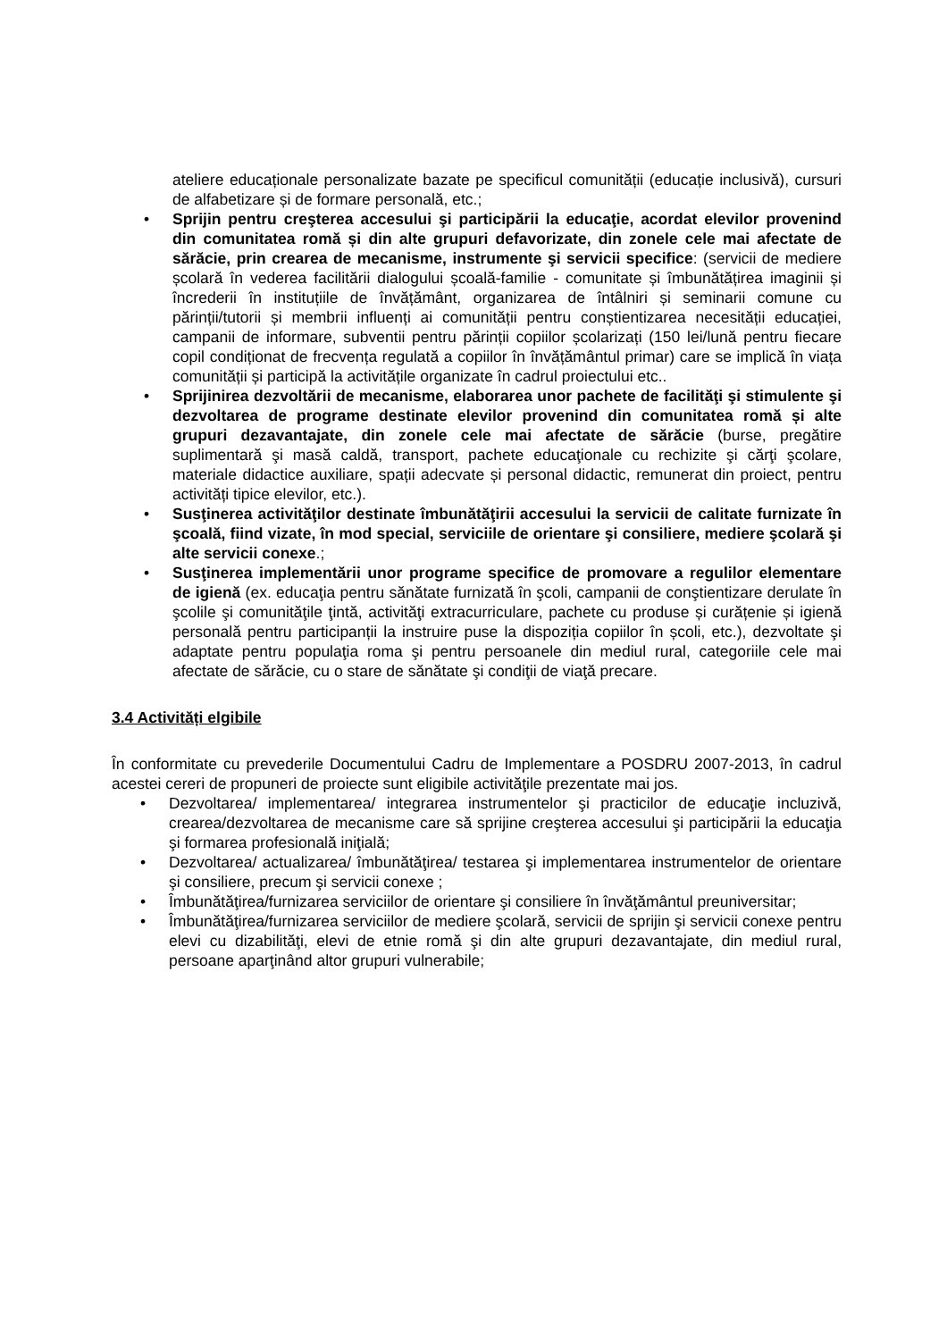ateliere educaționale personalizate bazate pe specificul comunității (educație inclusivă), cursuri de alfabetizare și de formare personală, etc.;
• Sprijin pentru creşterea accesului şi participării la educaţie, acordat elevilor provenind din comunitatea romă și din alte grupuri defavorizate, din zonele cele mai afectate de sărăcie, prin crearea de mecanisme, instrumente şi servicii specifice: (servicii de mediere școlară în vederea facilitării dialogului școală-familie - comunitate și îmbunătățirea imaginii și încrederii în instituțiile de învățământ, organizarea de întâlniri și seminarii comune cu părinții/tutorii și membrii influenți ai comunității pentru conștientizarea necesității educației, campanii de informare, subventii pentru părinții copiilor școlarizați (150 lei/lună pentru fiecare copil condiționat de frecvența regulată a copiilor în învățământul primar) care se implică în viața comunității și participă la activitățile organizate în cadrul proiectului etc..
• Sprijinirea dezvoltării de mecanisme, elaborarea unor pachete de facilităţi şi stimulente şi dezvoltarea de programe destinate elevilor provenind din comunitatea romă și alte grupuri dezavantajate, din zonele cele mai afectate de sărăcie (burse, pregătire suplimentară şi masă caldă, transport, pachete educaţionale cu rechizite şi cărţi şcolare, materiale didactice auxiliare, spații adecvate și personal didactic, remunerat din proiect, pentru activități tipice elevilor, etc.).
• Susţinerea activităţilor destinate îmbunătăţirii accesului la servicii de calitate furnizate în şcoală, fiind vizate, în mod special, serviciile de orientare şi consiliere, mediere şcolară şi alte servicii conexe.;
• Susţinerea implementării unor programe specifice de promovare a regulilor elementare de igienă (ex. educaţia pentru sănătate furnizată în şcoli, campanii de conştientizare derulate în şcolile şi comunităţile ţintă, activităţi extracurriculare, pachete cu produse și curățenie și igienă personală pentru participanții la instruire puse la dispoziția copiilor în școli, etc.), dezvoltate şi adaptate pentru populaţia roma şi pentru persoanele din mediul rural, categoriile cele mai afectate de sărăcie, cu o stare de sănătate şi condiţii de viaţă precare.
3.4 Activități elgibile
În conformitate cu prevederile Documentului Cadru de Implementare a POSDRU 2007-2013, în cadrul acestei cereri de propuneri de proiecte sunt eligibile activităţile prezentate mai jos.
• Dezvoltarea/ implementarea/ integrarea instrumentelor şi practicilor de educaţie incluzivă, crearea/dezvoltarea de mecanisme care să sprijine creşterea accesului şi participării la educaţia şi formarea profesională iniţială;
• Dezvoltarea/ actualizarea/ îmbunătăţirea/ testarea şi implementarea instrumentelor de orientare şi consiliere, precum şi servicii conexe ;
• Îmbunătăţirea/furnizarea serviciilor de orientare şi consiliere în învăţământul preuniversitar;
• Îmbunătăţirea/furnizarea serviciilor de mediere şcolară, servicii de sprijin şi servicii conexe pentru elevi cu dizabilităţi, elevi de etnie romă şi din alte grupuri dezavantajate, din mediul rural, persoane aparţinând altor grupuri vulnerabile;